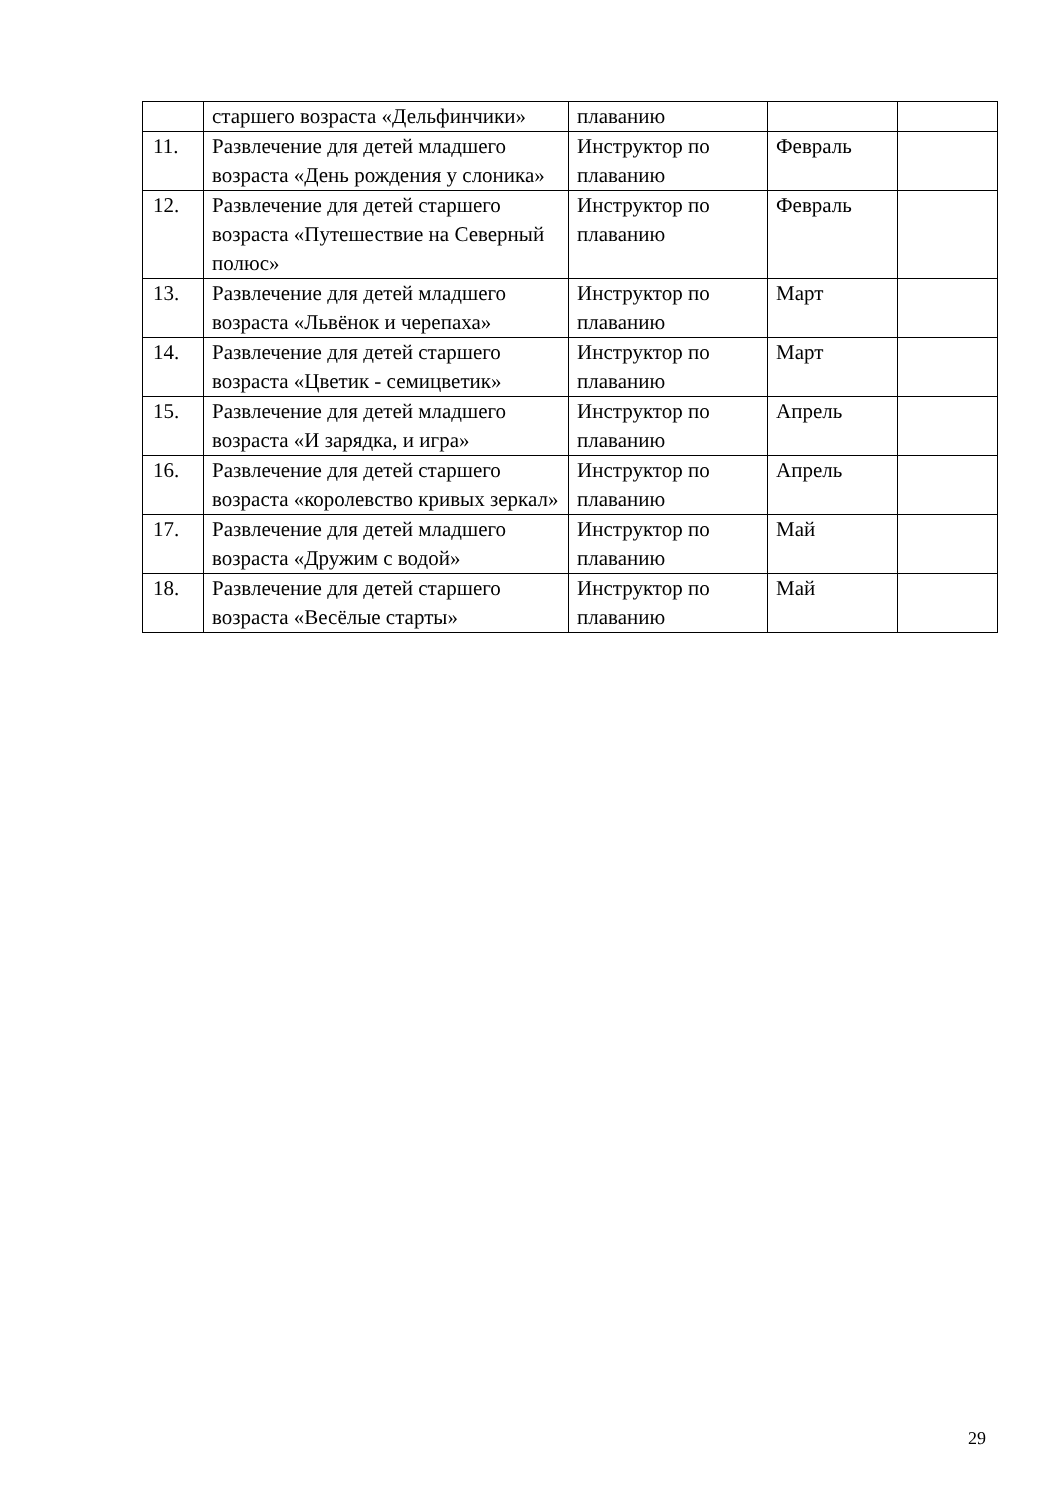| | старшего возраста «Дельфинчики» | плаванию | | |
| 11. | Развлечение для детей младшего возраста «День рождения у слоника» | Инструктор по плаванию | Февраль | |
| 12. | Развлечение для детей старшего возраста «Путешествие на Северный полюс» | Инструктор по плаванию | Февраль | |
| 13. | Развлечение для детей младшего возраста «Львёнок и черепаха» | Инструктор по плаванию | Март | |
| 14. | Развлечение для детей старшего возраста «Цветик - семицветик» | Инструктор по плаванию | Март | |
| 15. | Развлечение для детей младшего возраста «И зарядка, и игра» | Инструктор по плаванию | Апрель | |
| 16. | Развлечение для детей старшего возраста «королевство кривых зеркал» | Инструктор по плаванию | Апрель | |
| 17. | Развлечение для детей младшего возраста «Дружим с водой» | Инструктор по плаванию | Май | |
| 18. | Развлечение для детей старшего возраста «Весёлые старты» | Инструктор по плаванию | Май | |
29